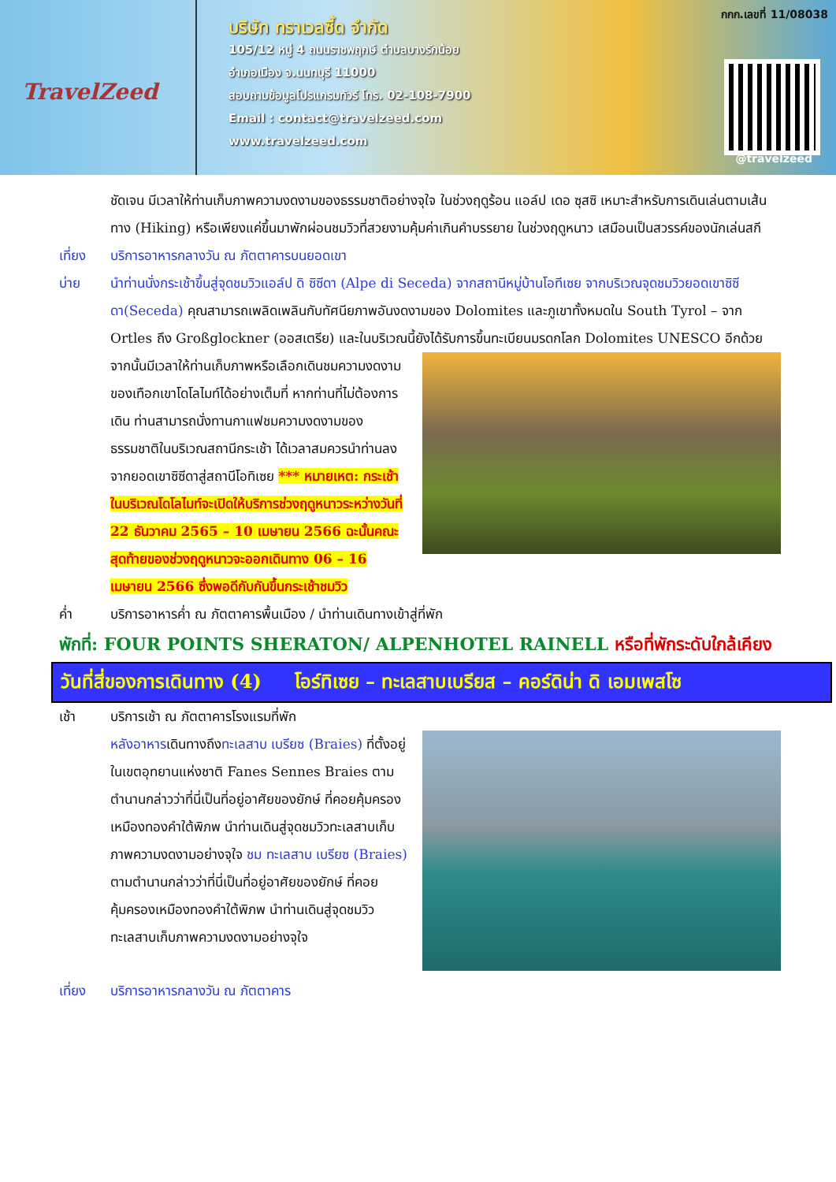TravelZeed
บริษัท ทราเวลซี้ด จำกัด
105/12 หมู่ 4 ถนนราชพฤกษ์ ตำบลบางรักน้อย
อำเภอเมือง จ.นนทบุรี 11000
สอบถามข้อมูลโปรแกรมทัวร์ โทร. 02-108-7900
Email : contact@travelzeed.com
www.travelzeed.com
กกก.เลขที่ 11/08038
@travelzeed
ชัดเจน มีเวลาให้ท่านเก็บภาพความงดงามของธรรมชาติอย่างจุใจ ในช่วงฤดูร้อน แอล์ป เดอ ซุสซิ เหมาะสำหรับการเดินเล่นตามเส้นทาง (Hiking) หรือเพียงแค่ขึ้นมาพักผ่อนชมวิวที่สวยงามคุ้มค่าเกินคำบรรยาย ในช่วงฤดูหนาว เสมือนเป็นสวรรค์ของนักเล่นสกี
เที่ยง บริการอาหารกลางวัน ณ ภัตตาคารบนยอดเขา
บ่าย นำท่านนั่งกระเช้าขึ้นสู่จุดชมวิวแอล์ป ดิ ซิซีดา (Alpe di Seceda) จากสถานีหมู่บ้านโอทีเซย จากบริเวณจุดชมวิวยอดเขาซิซีดา(Seceda) คุณสามารถเพลิดเพลินกับทัศนียภาพอันงดงามของ Dolomites และภูเขาทั้งหมดใน South Tyrol – จาก Ortles ถึง Großglockner (ออสเตรีย) และในบริเวณนี้ยังได้รับการขึ้นทะเบียนมรดกโลก
Dolomites UNESCO อีกด้วย จากนั้นมีเวลาให้ท่านเก็บภาพหรือเลือกเดินชมความงดงามของเทือกเขาโดโลไมท์ได้อย่างเต็มที่ หากท่านที่ไม่ต้องการเดิน ท่านสามารถนั่งทานกาแฟชมความงดงามของธรรมชาติในบริเวณสถานีกระเช้า ได้เวลาสมควรนำท่านลงจากยอดเขาซิซีดาสู่สถานีโอทิเซย *** หมายเหต: กระเช้าในบริเวณโดโลไมท์จะเปิดให้บริการช่วงฤดูหนาวระหว่างวันที่ 22 ธันวาคม 2565 – 10 เมษายน 2566 ฉะนั้นคณะสุดท้ายของช่วงฤดูหนาวจะออกเดินทาง 06 – 16 เมษายน 2566 ซึ่งพอดีกับกันขึ้นกระเช้าชมวิว
ค่ำ บริการอาหารค่ำ ณ ภัตตาคารพื้นเมือง / นำท่านเดินทางเข้าสู่ที่พัก
พักที่: FOUR POINTS SHERATON/ ALPENHOTEL RAINELL หรือที่พักระดับใกล้เคียง
วันที่สี่ของการเดินทาง (4) โอร์ทิเซย – ทะเลสาบเบรียส – คอร์ดิน่า ดิ เอมเพสโซ
เช้า บริการเช้า ณ ภัตตาคารโรงแรมที่พัก
หลังอาหารเดินทางถึงทะเลสาบ เบรียซ (Braies) ที่ตั้งอยู่ในเขตอุทยานแห่งชาติ Fanes Sennes Braies ตามตำนานกล่าวว่าที่นี่เป็นที่อยู่อาศัยของยักษ์ ที่คอยคุ้มครองเหมืองทองคำใต้พิภพ นำท่านเดินสู่จุดชมวิวทะเลสาบเก็บภาพความงดงามอย่างจุใจ ชม ทะเลสาบ เบรียซ (Braies) ตามตำนานกล่าวว่าที่นี่เป็นที่อยู่อาศัยของยักษ์ ที่คอยคุ้มครองเหมืองทองคำใต้พิภพ นำท่านเดินสู่จุดชมวิวทะเลสาบเก็บภาพความงดงามอย่างจุใจ
เที่ยง บริการอาหารกลางวัน ณ ภัตตาคาร